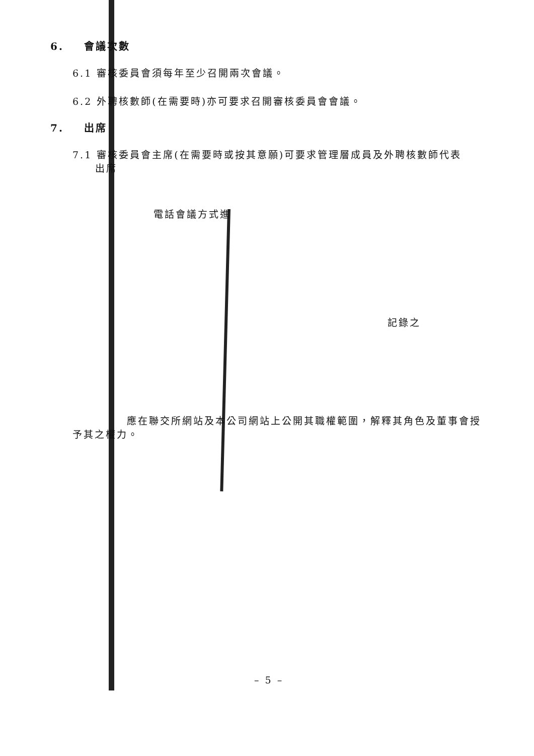6. 會議次數
6.1 審核委員會須每年至少召開兩次會議。
6.2 外聘核數師(在需要時)亦可要求召開審核委員會會議。
7. 出席
7.1 審核委員會主席(在需要時或按其意願)可要求管理層成員及外聘核數師代表
出席
電話會議方式進
記錄之
應在聯交所網站及本公司網站上公開其職權範圍，解釋其角色及董事會授予其之權力。
– 5 –